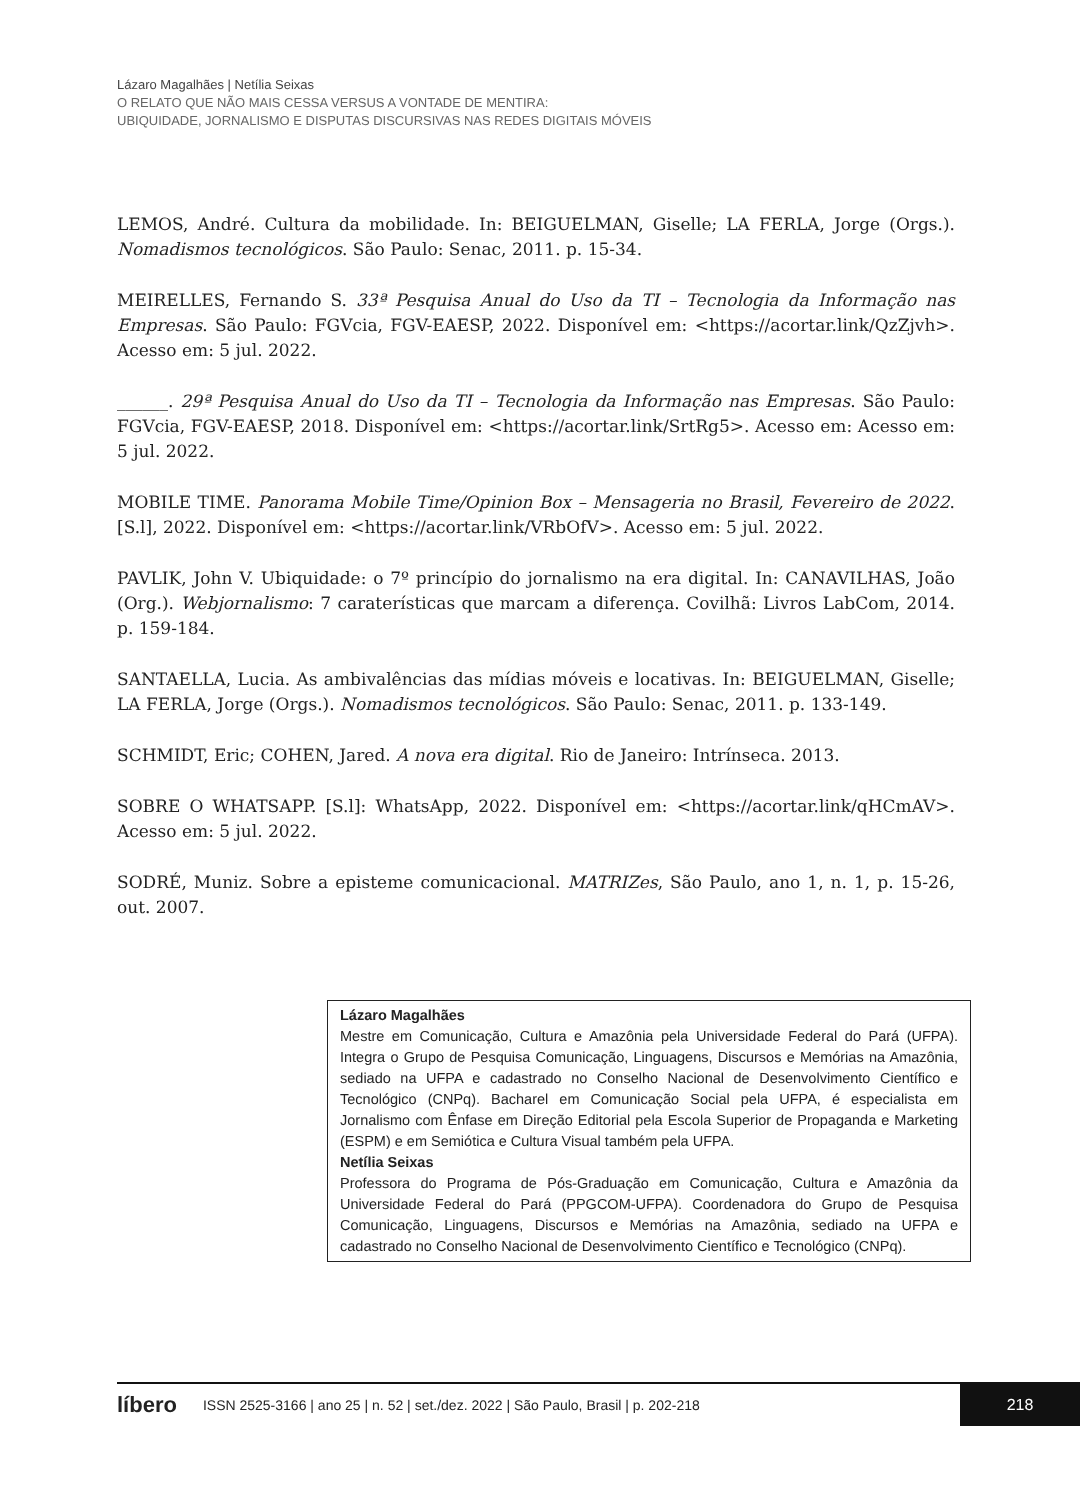Lázaro Magalhães | Netília Seixas
O RELATO QUE NÃO MAIS CESSA VERSUS A VONTADE DE MENTIRA:
UBIQUIDADE, JORNALISMO E DISPUTAS DISCURSIVAS NAS REDES DIGITAIS MÓVEIS
LEMOS, André. Cultura da mobilidade. In: BEIGUELMAN, Giselle; LA FERLA, Jorge (Orgs.). Nomadismos tecnológicos. São Paulo: Senac, 2011. p. 15-34.
MEIRELLES, Fernando S. 33ª Pesquisa Anual do Uso da TI – Tecnologia da Informação nas Empresas. São Paulo: FGVcia, FGV-EAESP, 2022. Disponível em: <https://acortar.link/QzZjvh>. Acesso em: 5 jul. 2022.
______. 29ª Pesquisa Anual do Uso da TI – Tecnologia da Informação nas Empresas. São Paulo: FGVcia, FGV-EAESP, 2018. Disponível em: <https://acortar.link/SrtRg5>. Acesso em: Acesso em: 5 jul. 2022.
MOBILE TIME. Panorama Mobile Time/Opinion Box – Mensageria no Brasil, Fevereiro de 2022. [S.l], 2022. Disponível em: <https://acortar.link/VRbOfV>. Acesso em: 5 jul. 2022.
PAVLIK, John V. Ubiquidade: o 7º princípio do jornalismo na era digital. In: CANAVILHAS, João (Org.). Webjornalismo: 7 caraterísticas que marcam a diferença. Covilhã: Livros LabCom, 2014. p. 159-184.
SANTAELLA, Lucia. As ambivalências das mídias móveis e locativas. In: BEIGUELMAN, Giselle; LA FERLA, Jorge (Orgs.). Nomadismos tecnológicos. São Paulo: Senac, 2011. p. 133-149.
SCHMIDT, Eric; COHEN, Jared. A nova era digital. Rio de Janeiro: Intrínseca. 2013.
SOBRE O WHATSAPP. [S.l]: WhatsApp, 2022. Disponível em: <https://acortar.link/qHCmAV>. Acesso em: 5 jul. 2022.
SODRÉ, Muniz. Sobre a episteme comunicacional. MATRIZes, São Paulo, ano 1, n. 1, p. 15-26, out. 2007.
Lázaro Magalhães
Mestre em Comunicação, Cultura e Amazônia pela Universidade Federal do Pará (UFPA). Integra o Grupo de Pesquisa Comunicação, Linguagens, Discursos e Memórias na Amazônia, sediado na UFPA e cadastrado no Conselho Nacional de Desenvolvimento Científico e Tecnológico (CNPq). Bacharel em Comunicação Social pela UFPA, é especialista em Jornalismo com Ênfase em Direção Editorial pela Escola Superior de Propaganda e Marketing (ESPM) e em Semiótica e Cultura Visual também pela UFPA.
Netília Seixas
Professora do Programa de Pós-Graduação em Comunicação, Cultura e Amazônia da Universidade Federal do Pará (PPGCOM-UFPA). Coordenadora do Grupo de Pesquisa Comunicação, Linguagens, Discursos e Memórias na Amazônia, sediado na UFPA e cadastrado no Conselho Nacional de Desenvolvimento Científico e Tecnológico (CNPq).
líbero ISSN 2525-3166 | ano 25 | n. 52 | set./dez. 2022 | São Paulo, Brasil | p. 202-218 218